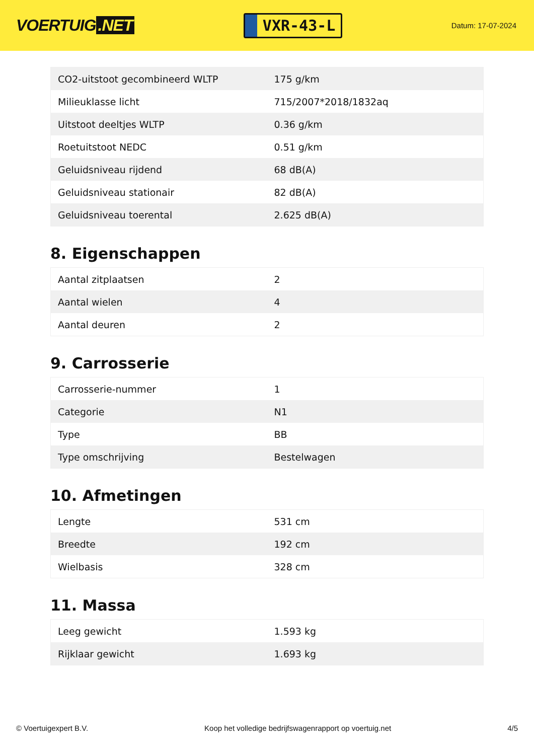VOERTUIG.NET
VXR-43-L
Datum: 17-07-2024
| CO2-uitstoot gecombineerd WLTP | 175 g/km |
| Milieuklasse licht | 715/2007*2018/1832aq |
| Uitstoot deeltjes WLTP | 0.36 g/km |
| Roetuitstoot NEDC | 0.51 g/km |
| Geluidsniveau rijdend | 68 dB(A) |
| Geluidsniveau stationair | 82 dB(A) |
| Geluidsniveau toerental | 2.625 dB(A) |
8. Eigenschappen
| Aantal zitplaatsen | 2 |
| Aantal wielen | 4 |
| Aantal deuren | 2 |
9. Carrosserie
| Carrosserie-nummer | 1 |
| Categorie | N1 |
| Type | BB |
| Type omschrijving | Bestelwagen |
10. Afmetingen
| Lengte | 531 cm |
| Breedte | 192 cm |
| Wielbasis | 328 cm |
11. Massa
| Leeg gewicht | 1.593 kg |
| Rijklaar gewicht | 1.693 kg |
© Voertuigexpert B.V. Koop het volledige bedrijfswagenrapport op voertuig.net 4/5